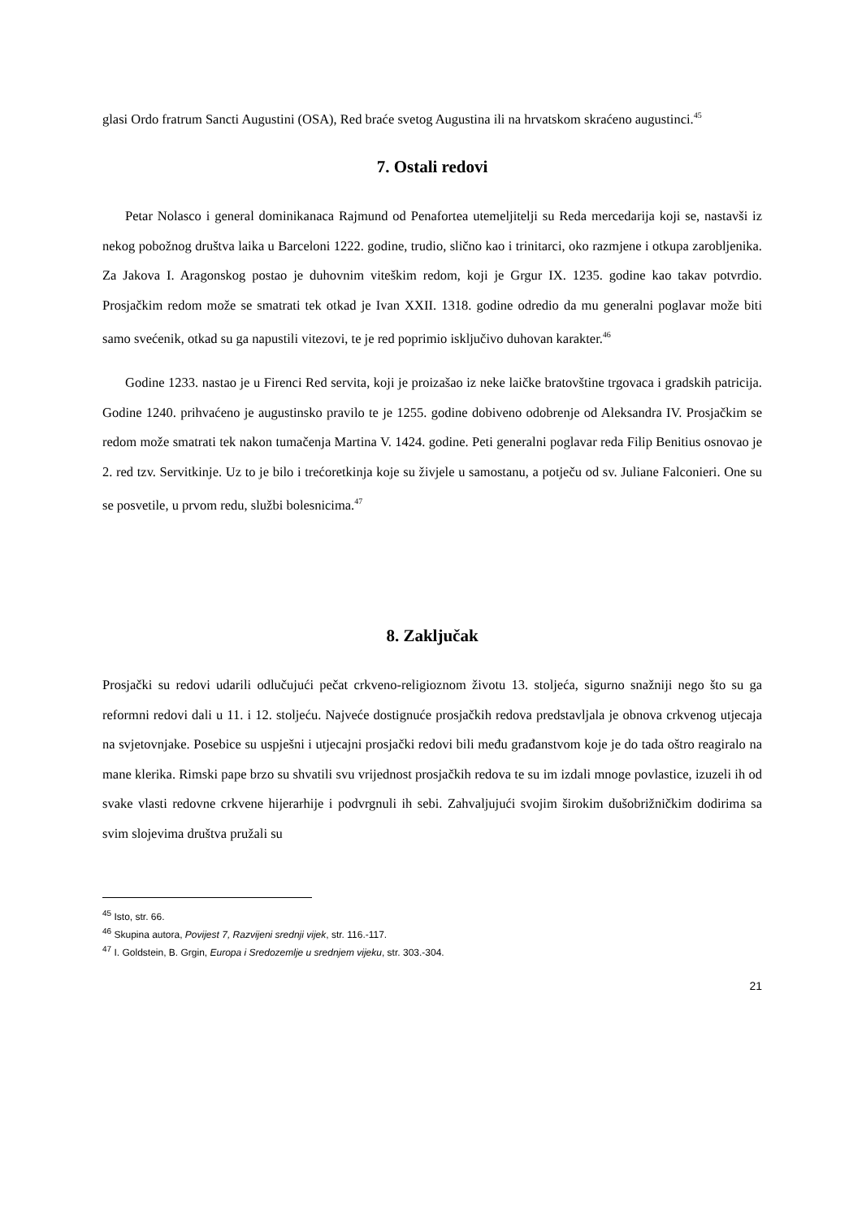glasi Ordo fratrum Sancti Augustini (OSA), Red braće svetog Augustina ili na hrvatskom skraćeno augustinci.<sup>45</sup>
7. Ostali redovi
Petar Nolasco i general dominikanaca Rajmund od Penafortea utemeljitelji su Reda mercedarija koji se, nastavši iz nekog pobožnog društva laika u Barceloni 1222. godine, trudio, slično kao i trinitarci, oko razmjene i otkupa zarobljenika. Za Jakova I. Aragonskog postao je duhovnim viteškim redom, koji je Grgur IX. 1235. godine kao takav potvrdio. Prosjačkim redom može se smatrati tek otkad je Ivan XXII. 1318. godine odredio da mu generalni poglavar može biti samo svećenik, otkad su ga napustili vitezovi, te je red poprimio isključivo duhovan karakter.<sup>46</sup>
Godine 1233. nastao je u Firenci Red servita, koji je proizašao iz neke laičke bratovštine trgovaca i gradskih patricija. Godine 1240. prihvaćeno je augustinsko pravilo te je 1255. godine dobiveno odobrenje od Aleksandra IV. Prosjačkim se redom može smatrati tek nakon tumačenja Martina V. 1424. godine. Peti generalni poglavar reda Filip Benitius osnovao je 2. red tzv. Servitkinje. Uz to je bilo i trećoretkinja koje su živjele u samostanu, a potječu od sv. Juliane Falconieri. One su se posvetile, u prvom redu, službi bolesnicima.<sup>47</sup>
8. Zaključak
Prosjački su redovi udarili odlučujući pečat crkveno-religioznom životu 13. stoljeća, sigurno snažniji nego što su ga reformni redovi dali u 11. i 12. stoljeću. Najveće dostignuće prosjačkih redova predstavljala je obnova crkvenog utjecaja na svjetovnjake. Posebice su uspješni i utjecajni prosjački redovi bili među građanstvom koje je do tada oštro reagiralo na mane klerika. Rimski pape brzo su shvatili svu vrijednost prosjačkih redova te su im izdali mnoge povlastice, izuzeli ih od svake vlasti redovne crkvene hijerarhije i podvrgnuli ih sebi. Zahvaljujući svojim širokim dušobrižničkim dodirima sa svim slojevima društva pružali su
<sup>45</sup> Isto, str. 66.
<sup>46</sup> Skupina autora, Povijest 7, Razvijeni srednji vijek, str. 116.-117.
<sup>47</sup> I. Goldstein, B. Grgin, Europa i Sredozemlje u srednjem vijeku, str. 303.-304.
21